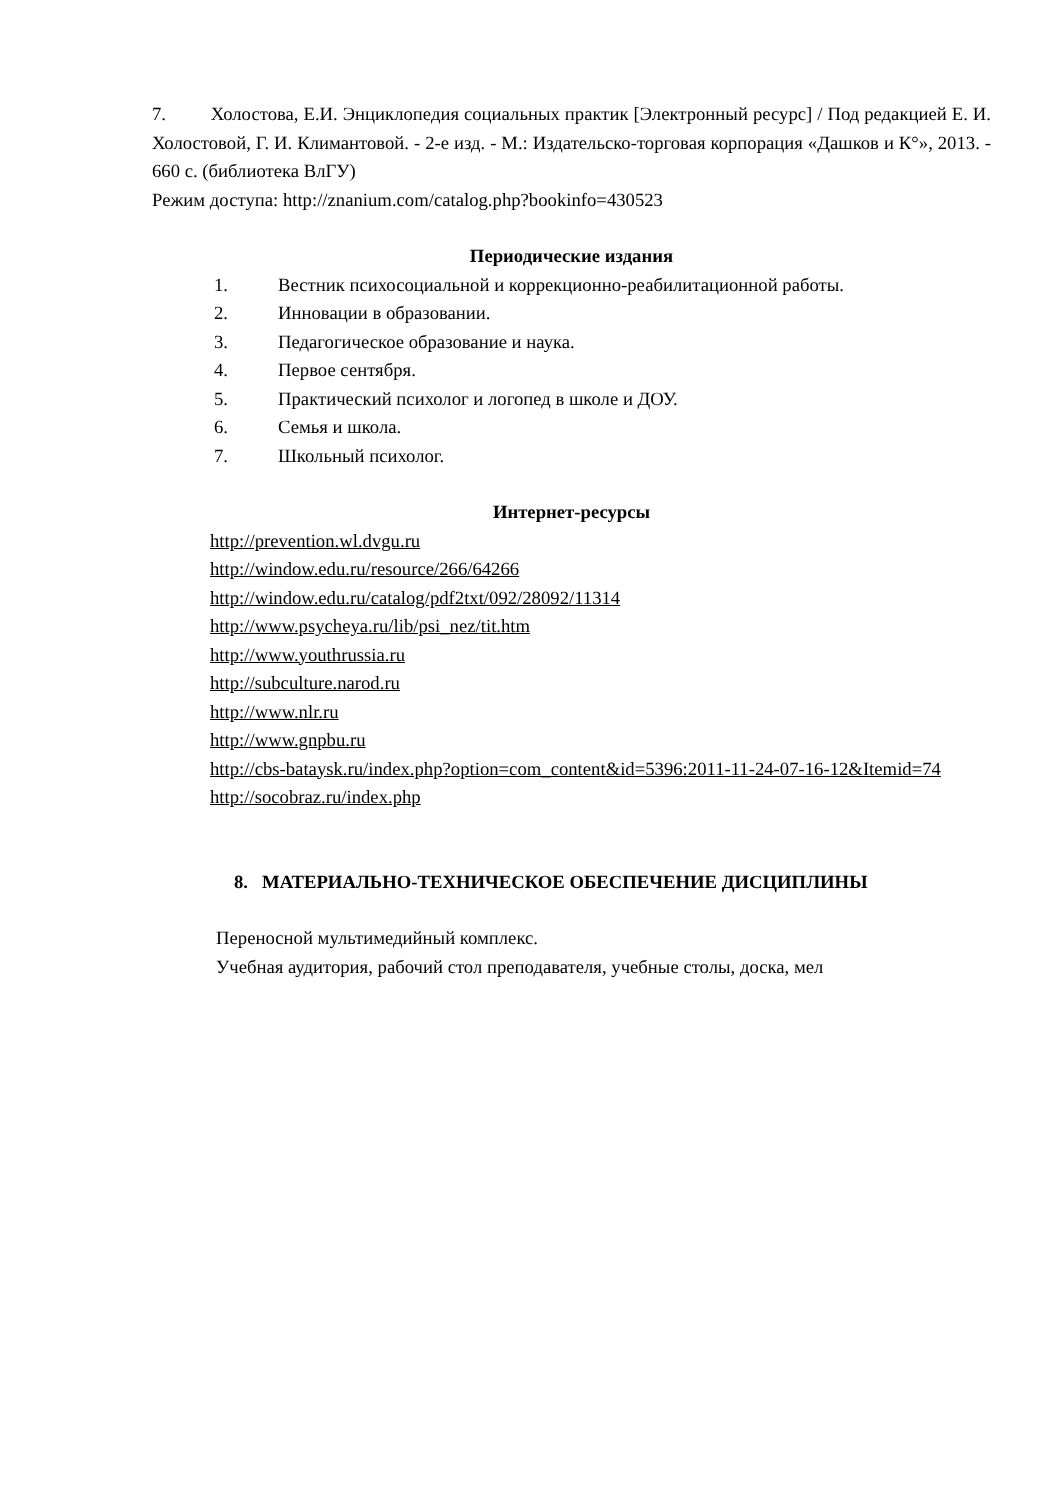7. Холостова, Е.И. Энциклопедия социальных практик [Электронный ресурс] / Под редакцией Е. И. Холостовой, Г. И. Климантовой. - 2-е изд. - М.: Издательско-торговая корпорация «Дашков и К°», 2013. - 660 с. (библиотека ВлГУ)
Режим доступа: http://znanium.com/catalog.php?bookinfo=430523
Периодические издания
1. Вестник психосоциальной и коррекционно-реабилитационной работы.
2. Инновации в образовании.
3. Педагогическое образование и наука.
4. Первое сентября.
5. Практический психолог и логопед в школе и ДОУ.
6. Семья и школа.
7. Школьный психолог.
Интернет-ресурсы
http://prevention.wl.dvgu.ru
http://window.edu.ru/resource/266/64266
http://window.edu.ru/catalog/pdf2txt/092/28092/11314
http://www.psycheya.ru/lib/psi_nez/tit.htm
http://www.youthrussia.ru
http://subculture.narod.ru
http://www.nlr.ru
http://www.gnpbu.ru
http://cbs-bataysk.ru/index.php?option=com_content&id=5396:2011-11-24-07-16-12&Itemid=74
http://socobraz.ru/index.php
8. МАТЕРИАЛЬНО-ТЕХНИЧЕСКОЕ ОБЕСПЕЧЕНИЕ ДИСЦИПЛИНЫ
Переносной мультимедийный комплекс.
Учебная аудитория, рабочий стол преподавателя, учебные столы, доска, мел